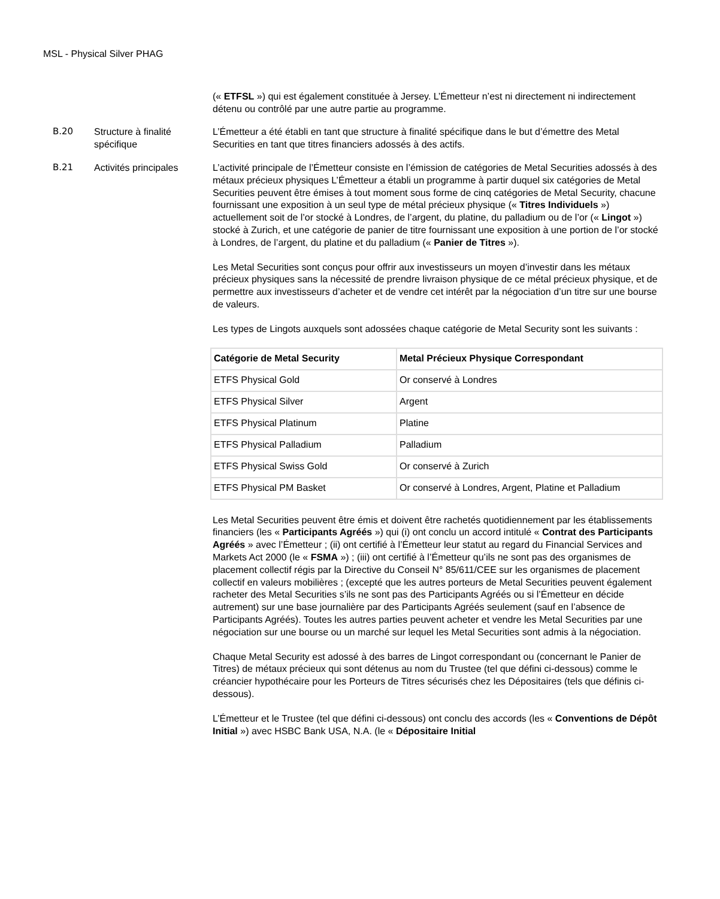MSL - Physical Silver PHAG
(« ETFSL ») qui est également constituée à Jersey. L’Émetteur n’est ni directement ni indirectement détenu ou contrôlé par une autre partie au programme.
B.20 Structure à finalité spécifique
L’Émetteur a été établi en tant que structure à finalité spécifique dans le but d’émettre des Metal Securities en tant que titres financiers adossés à des actifs.
B.21 Activités principales
L’activité principale de l’Émetteur consiste en l’émission de catégories de Metal Securities adossés à des métaux précieux physiques L’Émetteur a établi un programme à partir duquel six catégories de Metal Securities peuvent être émises à tout moment sous forme de cinq catégories de Metal Security, chacune fournissant une exposition à un seul type de métal précieux physique (« Titres Individuels ») actuellement soit de l’or stocké à Londres, de l’argent, du platine, du palladium ou de l’or (« Lingot ») stocké à Zurich, et une catégorie de panier de titre fournissant une exposition à une portion de l’or stocké à Londres, de l’argent, du platine et du palladium (« Panier de Titres »).
Les Metal Securities sont conçus pour offrir aux investisseurs un moyen d’investir dans les métaux précieux physiques sans la nécessité de prendre livraison physique de ce métal précieux physique, et de permettre aux investisseurs d’acheter et de vendre cet intérêt par la négociation d’un titre sur une bourse de valeurs.
Les types de Lingots auxquels sont adossées chaque catégorie de Metal Security sont les suivants :
| Catégorie de Metal Security | Metal Précieux Physique Correspondant |
| --- | --- |
| ETFS Physical Gold | Or conservé à Londres |
| ETFS Physical Silver | Argent |
| ETFS Physical Platinum | Platine |
| ETFS Physical Palladium | Palladium |
| ETFS Physical Swiss Gold | Or conservé à Zurich |
| ETFS Physical PM Basket | Or conservé à Londres, Argent, Platine et Palladium |
Les Metal Securities peuvent être émis et doivent être rachetés quotidiennement par les établissements financiers (les « Participants Agréés ») qui (i) ont conclu un accord intitulé « Contrat des Participants Agréés » avec l’Émetteur ; (ii) ont certifié à l’Émetteur leur statut au regard du Financial Services and Markets Act 2000 (le « FSMA ») ; (iii) ont certifié à l’Émetteur qu’ils ne sont pas des organismes de placement collectif régis par la Directive du Conseil N° 85/611/CEE sur les organismes de placement collectif en valeurs mobilières ; (excepté que les autres porteurs de Metal Securities peuvent également racheter des Metal Securities s’ils ne sont pas des Participants Agréés ou si l’Émetteur en décide autrement) sur une base journalière par des Participants Agréés seulement (sauf en l’absence de Participants Agréés). Toutes les autres parties peuvent acheter et vendre les Metal Securities par une négociation sur une bourse ou un marché sur lequel les Metal Securities sont admis à la négociation.
Chaque Metal Security est adossé à des barres de Lingot correspondant ou (concernant le Panier de Titres) de métaux précieux qui sont détenus au nom du Trustee (tel que défini ci-dessous) comme le créancier hypothécaire pour les Porteurs de Titres sécurisés chez les Dépositaires (tels que définis ci-dessous).
L’Émetteur et le Trustee (tel que défini ci-dessous) ont conclu des accords (les « Conventions de Dépôt Initial ») avec HSBC Bank USA, N.A. (le « Dépositaire Initial